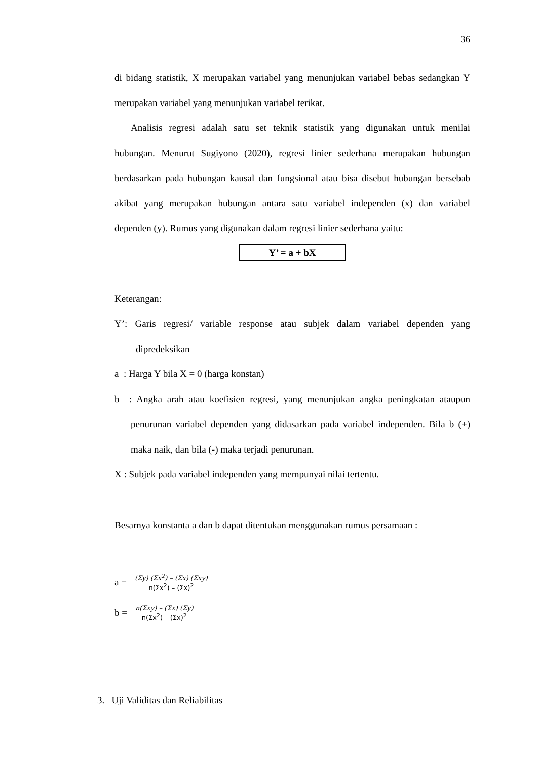36
di bidang statistik, X merupakan variabel yang menunjukan variabel bebas sedangkan Y merupakan variabel yang menunjukan variabel terikat.
Analisis regresi adalah satu set teknik statistik yang digunakan untuk menilai hubungan. Menurut Sugiyono (2020), regresi linier sederhana merupakan hubungan berdasarkan pada hubungan kausal dan fungsional atau bisa disebut hubungan bersebab akibat yang merupakan hubungan antara satu variabel independen (x) dan variabel dependen (y). Rumus yang digunakan dalam regresi linier sederhana yaitu:
Y’ = a + bX
Keterangan:
Y’: Garis regresi/ variable response atau subjek dalam variabel dependen yang dipredeksikan
a : Harga Y bila X = 0 (harga konstan)
b : Angka arah atau koefisien regresi, yang menunjukan angka peningkatan ataupun penurunan variabel dependen yang didasarkan pada variabel independen. Bila b (+) maka naik, dan bila (-) maka terjadi penurunan.
X : Subjek pada variabel independen yang mempunyai nilai tertentu.
Besarnya konstanta a dan b dapat ditentukan menggunakan rumus persamaan :
a =
(Σy) (Σx<sup>2</sup>) – (Σx) (Σxy)
n(Σx<sup>2</sup>) – (Σx)<sup>2</sup>
b =
n(Σxy) – (Σx) (Σy)
n(Σx<sup>2</sup>) – (Σx)<sup>2</sup>
3. Uji Validitas dan Reliabilitas